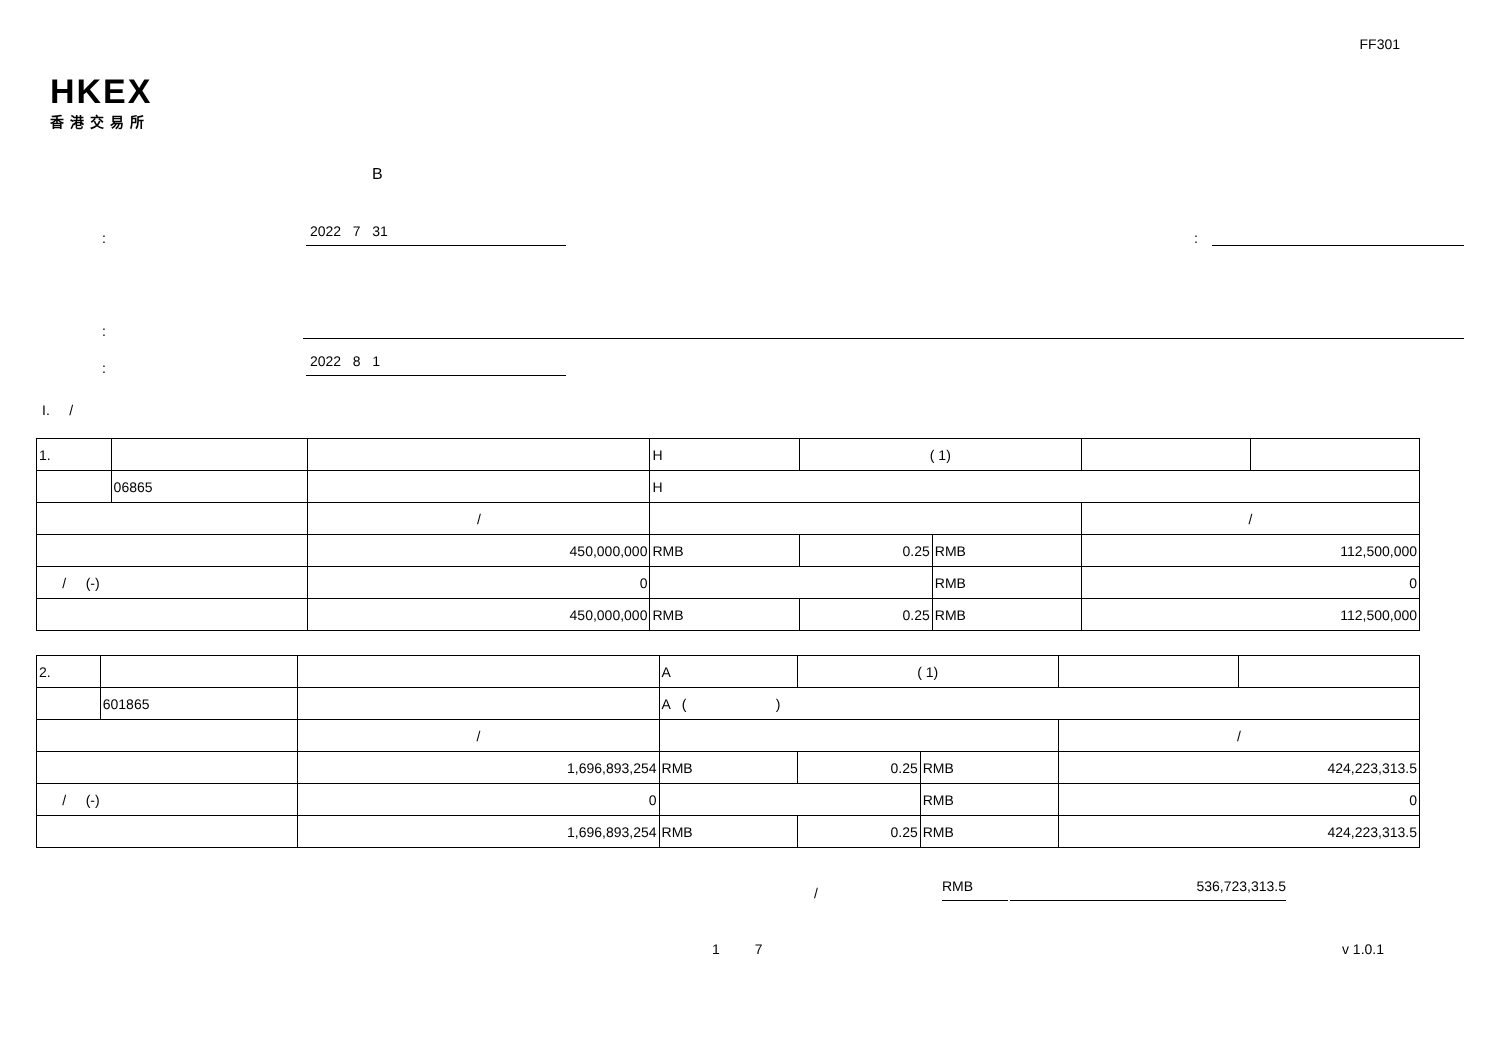FF301
HKEX
香港交易所
B
:
2022 7 31
:
:
:
2022 8 1
I. /
| 1. | | | H | | ( 1) | | | |
| | 06865 | | H | | | | | |
| | | / | | | | | / | |
| | | 450,000,000 | | RMB | 0.25 | RMB | 112,500,000 | |
| / (-) | | 0 | | | | RMB | 0 | |
| | | 450,000,000 | | RMB | 0.25 | RMB | 112,500,000 | |
| 2. | | | A | | ( 1) | | | |
| | 601865 | | A ( ) | | | | | |
| | | / | | | | | / | |
| | | 1,696,893,254 | | RMB | 0.25 | RMB | 424,223,313.5 | |
| / (-) | | 0 | | | | RMB | 0 | |
| | | 1,696,893,254 | | RMB | 0.25 | RMB | 424,223,313.5 | |
/ RMB 536,723,313.5
1 7 v 1.0.1